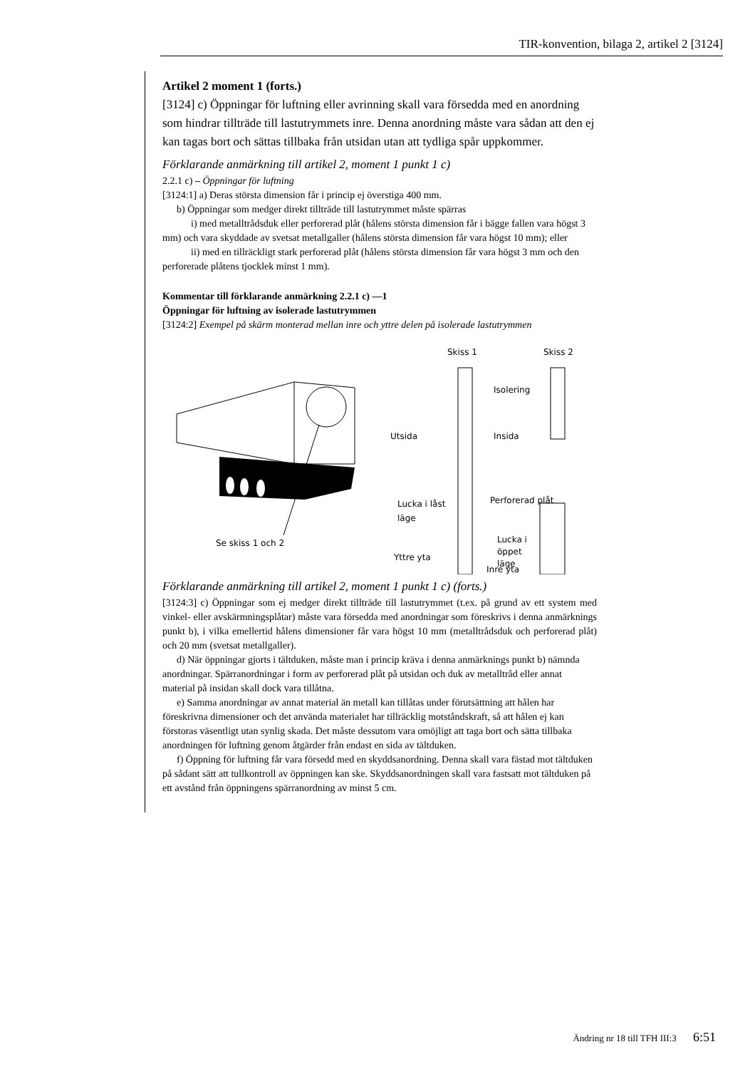TIR-konvention, bilaga 2, artikel 2 [3124]
Artikel 2 moment 1 (forts.)
[3124] c) Öppningar för luftning eller avrinning skall vara försedda med en anordning som hindrar tillträde till lastutrymmets inre. Denna anordning måste vara sådan att den ej kan tagas bort och sättas tillbaka från utsidan utan att tydliga spår uppkommer.
Förklarande anmärkning till artikel 2, moment 1 punkt 1 c)
2.2.1 c) – Öppningar för luftning
[3124:1] a) Deras största dimension får i princip ej överstiga 400 mm.
b) Öppningar som medger direkt tillträde till lastutrymmet måste spärras
i) med metalltrådsduk eller perforerad plåt (hålens största dimension får i bägge fallen vara högst 3 mm) och vara skyddade av svetsat metallgaller (hålens största dimension får vara högst 10 mm); eller
ii) med en tillräckligt stark perforerad plåt (hålens största dimension får vara högst 3 mm och den perforerade plåtens tjocklek minst 1 mm).
Kommentar till förklarande anmärkning 2.2.1 c) —1
Öppningar för luftning av isolerade lastutrymmen
[3124:2] Exempel på skärm monterad mellan inre och yttre delen på isolerade lastutrymmen
Se skiss 1 och 2
Skiss 1
Skiss 2
Isolering
Utsida
Insida
Lucka i låst
läge
Perforerad plåt
Lucka i
öppet
läge
Yttre yta
Inre yta
Förklarande anmärkning till artikel 2, moment 1 punkt 1 c) (forts.)
[3124:3] c) Öppningar som ej medger direkt tillträde till lastutrymmet (t.ex. på grund av ett system med vinkel- eller avskärmningsplåtar) måste vara försedda med anordningar som föreskrivs i denna anmärknings punkt b), i vilka emellertid hålens dimensioner får vara högst 10 mm (metalltrådsduk och perforerad plåt) och 20 mm (svetsat metallgaller).
d) När öppningar gjorts i tältduken, måste man i princip kräva i denna anmärknings punkt b) nämnda anordningar. Spärranordningar i form av perforerad plåt på utsidan och duk av metalltråd eller annat material på insidan skall dock vara tillåtna.
e) Samma anordningar av annat material än metall kan tillåtas under förutsättning att hålen har föreskrivna dimensioner och det använda materialet har tillräcklig motståndskraft, så att hålen ej kan förstoras väsentligt utan synlig skada. Det måste dessutom vara omöjligt att taga bort och sätta tillbaka anordningen för luftning genom åtgärder från endast en sida av tältduken.
f) Öppning för luftning får vara försedd med en skyddsanordning. Denna skall vara fästad mot tältduken på sådant sätt att tullkontroll av öppningen kan ske. Skyddsanordningen skall vara fastsatt mot tältduken på ett avstånd från öppningens spärranordning av minst 5 cm.
Ändring nr 18 till TFH III:3 6:51